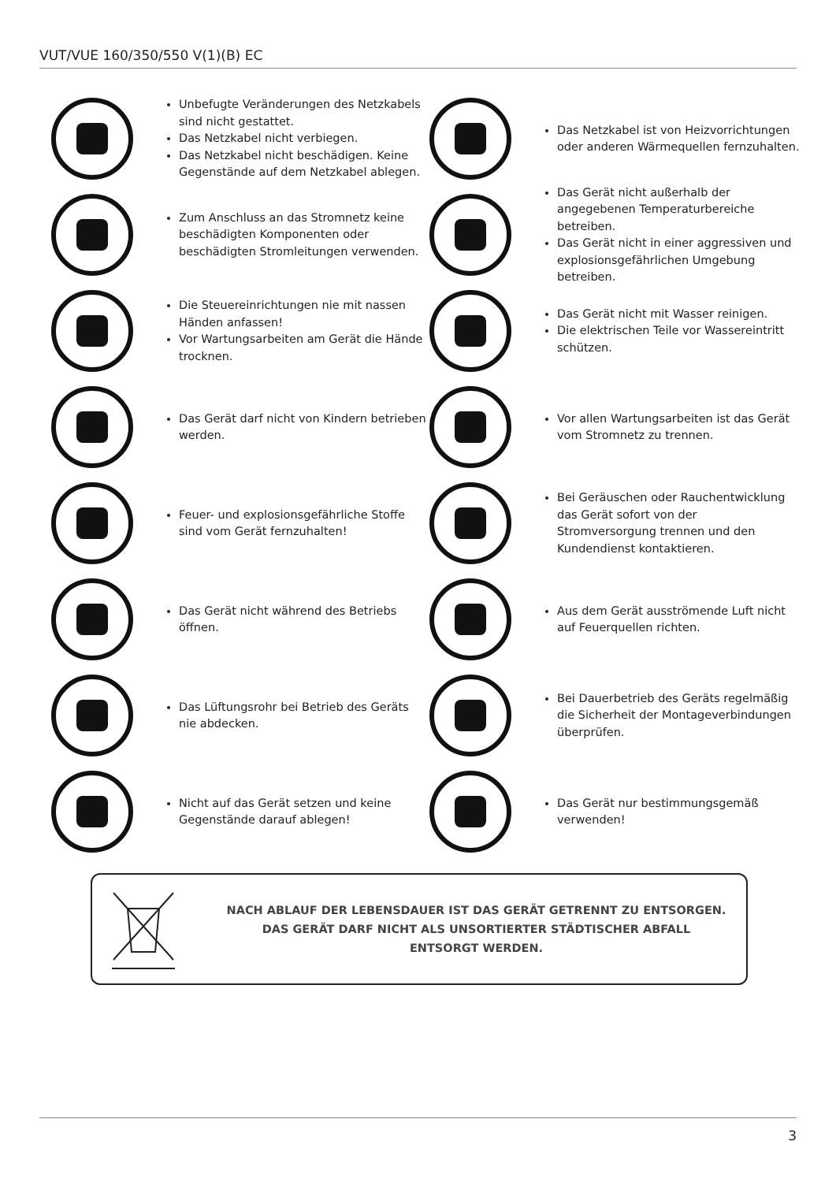VUT/VUE 160/350/550 V(1)(B) EC
Unbefugte Veränderungen des Netzkabels sind nicht gestattet.
Das Netzkabel nicht verbiegen.
Das Netzkabel nicht beschädigen. Keine Gegenstände auf dem Netzkabel ablegen.
Das Netzkabel ist von Heizvorrichtungen oder anderen Wärmequellen fernzuhalten.
Zum Anschluss an das Stromnetz keine beschädigten Komponenten oder beschädigten Stromleitungen verwenden.
Das Gerät nicht außerhalb der angegebenen Temperaturbereiche betreiben.
Das Gerät nicht in einer aggressiven und explosionsgefährlichen Umgebung betreiben.
Die Steuereinrichtungen nie mit nassen Händen anfassen!
Vor Wartungsarbeiten am Gerät die Hände trocknen.
Das Gerät nicht mit Wasser reinigen.
Die elektrischen Teile vor Wassereintritt schützen.
Das Gerät darf nicht von Kindern betrieben werden.
Vor allen Wartungsarbeiten ist das Gerät vom Stromnetz zu trennen.
Feuer- und explosionsgefährliche Stoffe sind vom Gerät fernzuhalten!
Bei Geräuschen oder Rauchentwicklung das Gerät sofort von der Stromversorgung trennen und den Kundendienst kontaktieren.
Das Gerät nicht während des Betriebs öffnen.
Aus dem Gerät ausströmende Luft nicht auf Feuerquellen richten.
Das Lüftungsrohr bei Betrieb des Geräts nie abdecken.
Bei Dauerbetrieb des Geräts regelmäßig die Sicherheit der Montageverbindungen überprüfen.
Nicht auf das Gerät setzen und keine Gegenstände darauf ablegen!
Das Gerät nur bestimmungsgemäß verwenden!
NACH ABLAUF DER LEBENSDAUER IST DAS GERÄT GETRENNT ZU ENTSORGEN.
DAS GERÄT DARF NICHT ALS UNSORTIERTER STÄDTISCHER ABFALL
ENTSORGT WERDEN.
3